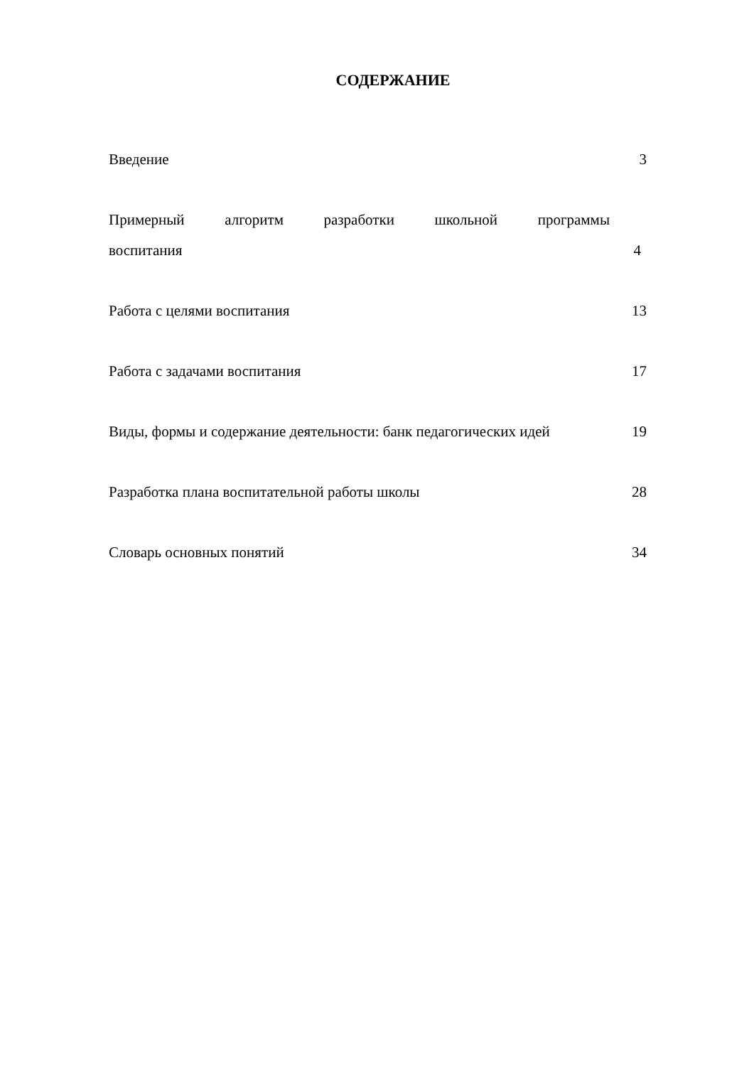СОДЕРЖАНИЕ
Введение 3
Примерный алгоритм разработки школьной программы воспитания
4
Работа с целями воспитания 13
Работа с задачами воспитания 17
Виды, формы и содержание деятельности: банк педагогических идей
19
Разработка плана воспитательной работы школы 28
Словарь основных понятий 34